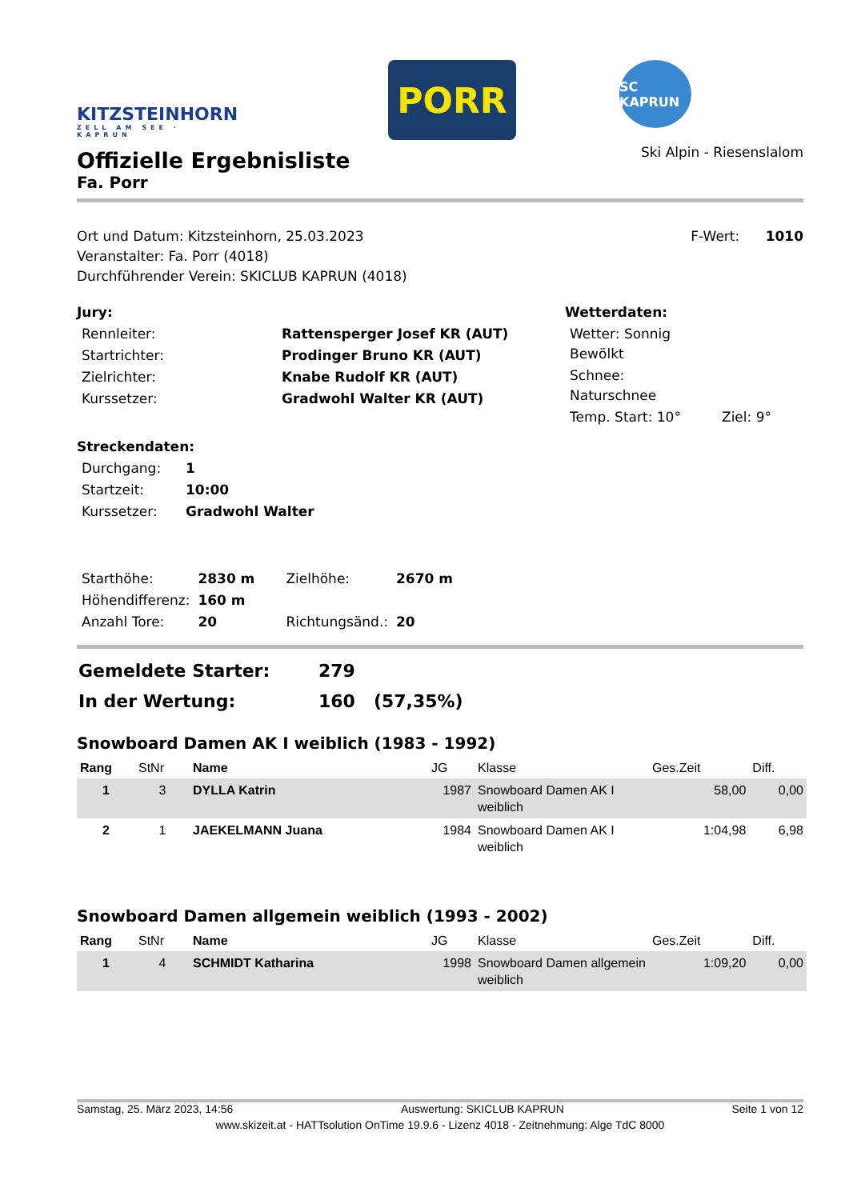KITZSTEINHORN
ZELL AM SEE · KAPRUN
PORR
SC KAPRUN
Offizielle Ergebnisliste
Fa. Porr
Ski Alpin - Riesenslalom
Ort und Datum: Kitzsteinhorn, 25.03.2023
Veranstalter: Fa. Porr (4018)
Durchführender Verein: SKICLUB KAPRUN (4018)
F-Wert: 1010
Jury:
| Rennleiter: | Rattensperger Josef KR (AUT) |
| Startrichter: | Prodinger Bruno KR (AUT) |
| Zielrichter: | Knabe Rudolf KR (AUT) |
| Kurssetzer: | Gradwohl Walter KR (AUT) |
Wetterdaten:
| Wetter: Sonnig Bewölkt | |
| Schnee: Naturschnee | |
| Temp. Start: 10° | Ziel: 9° |
Streckendaten:
| Durchgang: | 1 |
| Startzeit: | 10:00 |
| Kurssetzer: | Gradwohl Walter |
| Starthöhe: | 2830 m | Zielhöhe: | 2670 m |
| Höhendifferenz: | 160 m | | |
| Anzahl Tore: | 20 | Richtungsänd.: | 20 |
| Gemeldete Starter: | 279 |
| In der Wertung: | 160 (57,35%) |
Snowboard Damen AK I weiblich (1983 - 1992)
| Rang | StNr | Name | JG | Klasse | Ges.Zeit | Diff. |
| --- | --- | --- | --- | --- | --- | --- |
| 1 | 3 | DYLLA Katrin | 1987 | Snowboard Damen AK I weiblich | 58,00 | 0,00 |
| 2 | 1 | JAEKELMANN Juana | 1984 | Snowboard Damen AK I weiblich | 1:04,98 | 6,98 |
Snowboard Damen allgemein weiblich (1993 - 2002)
| Rang | StNr | Name | JG | Klasse | Ges.Zeit | Diff. |
| --- | --- | --- | --- | --- | --- | --- |
| 1 | 4 | SCHMIDT Katharina | 1998 | Snowboard Damen allgemein weiblich | 1:09,20 | 0,00 |
Samstag, 25. März 2023, 14:56 Auswertung: SKICLUB KAPRUN Seite 1 von 12
www.skizeit.at - HATTsolution OnTime 19.9.6 - Lizenz 4018 - Zeitnehmung: Alge TdC 8000